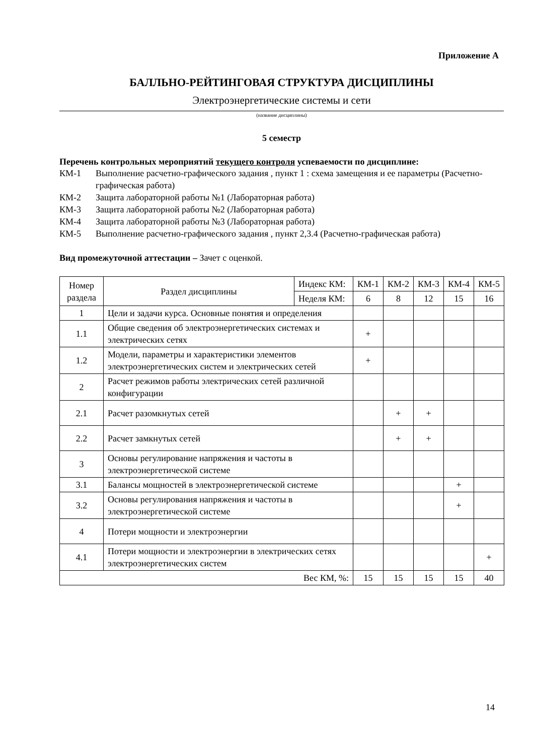Приложение А
БАЛЛЬНО-РЕЙТИНГОВАЯ СТРУКТУРА ДИСЦИПЛИНЫ
Электроэнергетические системы и сети
(название дисциплины)
5 семестр
Перечень контрольных мероприятий текущего контроля успеваемости по дисциплине:
КМ-1 Выполнение расчетно-графического задания , пункт 1 : схема замещения и ее параметры (Расчетно-графическая работа)
КМ-2 Защита лабораторной работы №1 (Лабораторная работа)
КМ-3 Защита лабораторной работы №2 (Лабораторная работа)
КМ-4 Защита лабораторной работы №3 (Лабораторная работа)
КМ-5 Выполнение расчетно-графического задания , пункт 2,3.4 (Расчетно-графическая работа)
Вид промежуточной аттестации – Зачет с оценкой.
| Номер раздела | Раздел дисциплины | Индекс КМ: | КМ-1 | КМ-2 | КМ-3 | КМ-4 | КМ-5 |
| | | Неделя КМ: | 6 | 8 | 12 | 15 | 16 |
| 1 | Цели и задачи курса. Основные понятия и определения | | | | | | |
| 1.1 | Общие сведения об электроэнергетических системах и электрических сетях | | + | | | | |
| 1.2 | Модели, параметры и характеристики элементов электроэнергетических систем и электрических сетей | | + | | | | |
| 2 | Расчет режимов работы электрических сетей различной конфигурации | | | | | | |
| 2.1 | Расчет разомкнутых сетей | | | + | + | | |
| 2.2 | Расчет замкнутых сетей | | | + | + | | |
| 3 | Основы регулирование напряжения и частоты в электроэнергетической системе | | | | | | |
| 3.1 | Балансы мощностей в электроэнергетической системе | | | | | + | |
| 3.2 | Основы регулирования напряжения и частоты в электроэнергетической системе | | | | | + | |
| 4 | Потери мощности и электроэнергии | | | | | | |
| 4.1 | Потери мощности и электроэнергии в электрических сетях электроэнергетических систем | | | | | | + |
| Вес КМ, %: | | | 15 | 15 | 15 | 15 | 40 |
14